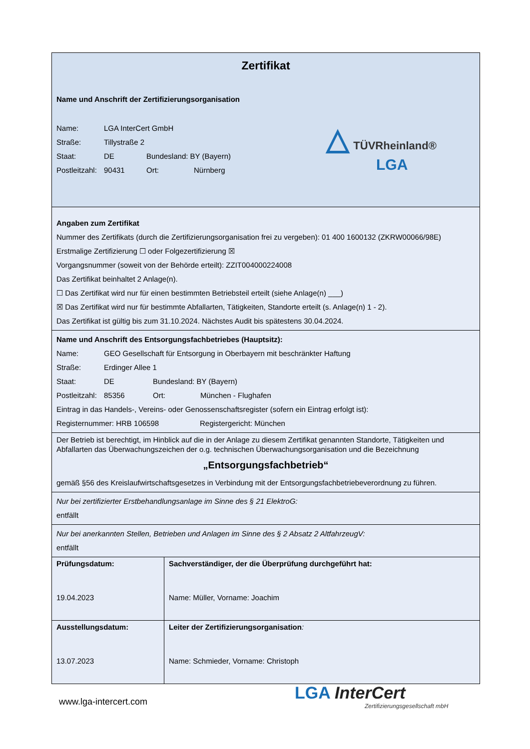Zertifikat
Name und Anschrift der Zertifizierungsorganisation
Name: LGA InterCert GmbH
Straße: Tillystraße 2
Staat: DE Bundesland: BY (Bayern)
Postleitzahl: 90431 Ort: Nürnberg
△ TÜVRheinland®
LGA
Angaben zum Zertifikat
Nummer des Zertifikats (durch die Zertifizierungsorganisation frei zu vergeben): 01 400 1600132 (ZKRW00066/98E)
Erstmalige Zertifizierung ☐ oder Folgezertifizierung ☒
Vorgangsnummer (soweit von der Behörde erteilt): ZZIT004000224008
Das Zertifikat beinhaltet 2 Anlage(n).
☐ Das Zertifikat wird nur für einen bestimmten Betriebsteil erteilt (siehe Anlage(n) ___)
☒ Das Zertifikat wird nur für bestimmte Abfallarten, Tätigkeiten, Standorte erteilt (s. Anlage(n) 1 - 2).
Das Zertifikat ist gültig bis zum 31.10.2024. Nächstes Audit bis spätestens 30.04.2024.
Name und Anschrift des Entsorgungsfachbetriebes (Hauptsitz):
Name: GEO Gesellschaft für Entsorgung in Oberbayern mit beschränkter Haftung
Straße: Erdinger Allee 1
Staat: DE Bundesland: BY (Bayern)
Postleitzahl: 85356 Ort: München - Flughafen
Eintrag in das Handels-, Vereins- oder Genossenschaftsregister (sofern ein Eintrag erfolgt ist):
Registernummer: HRB 106598 Registergericht: München
Der Betrieb ist berechtigt, im Hinblick auf die in der Anlage zu diesem Zertifikat genannten Standorte, Tätigkeiten und Abfallarten das Überwachungszeichen der o.g. technischen Überwachungsorganisation und die Bezeichnung
„Entsorgungsfachbetrieb“
gemäß §56 des Kreislaufwirtschaftsgesetzes in Verbindung mit der Entsorgungsfachbetriebeverordnung zu führen.
Nur bei zertifizierter Erstbehandlungsanlage im Sinne des § 21 ElektroG:
entfällt
Nur bei anerkannten Stellen, Betrieben und Anlagen im Sinne des § 2 Absatz 2 AltfahrzeugV:
entfällt
Prüfungsdatum:
19.04.2023
Sachverständiger, der die Überprüfung durchgeführt hat:
Name: Müller, Vorname: Joachim
Ausstellungsdatum:
13.07.2023
Leiter der Zertifizierungsorganisation:
Name: Schmieder, Vorname: Christoph
www.lga-intercert.com
LGA InterCert
Zertifizierungsgesellschaft mbH